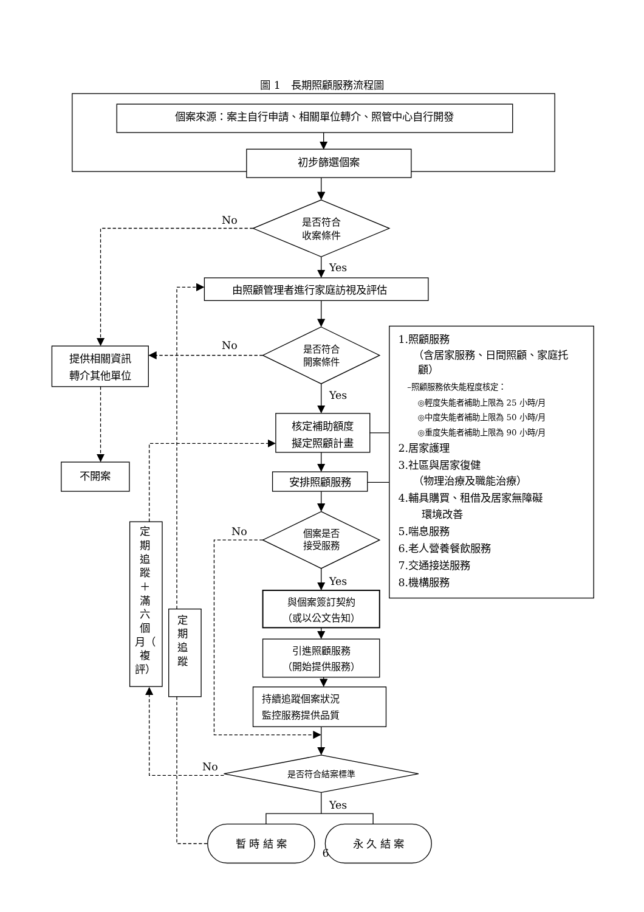圖 1　長期照顧服務流程圖
個案來源：案主自行申請、相關單位轉介、照管中心自行開發
初步篩選個案
是否符合
收案條件
No
Yes
由照顧管理者進行家庭訪視及評估
是否符合
開案條件
No
提供相關資訊
轉介其他單位
不開案
Yes
核定補助額度
擬定照顧計畫
安排照顧服務
1.照顧服務
（含居家服務、日間照顧、家庭托
顧）
–照顧服務依失能程度核定：
◎輕度失能者補助上限為 25 小時/月
◎中度失能者補助上限為 50 小時/月
◎重度失能者補助上限為 90 小時/月
2.居家護理
3.社區與居家復健
（物理治療及職能治療）
4.輔具購買、租借及居家無障礙
環境改善
5.喘息服務
6.老人營養餐飲服務
7.交通接送服務
8.機構服務
個案是否
接受服務
No
Yes
與個案簽訂契約
（或以公文告知）
引進照顧服務
（開始提供服務）
持續追蹤個案狀況
監控服務提供品質
是否符合結案標準
No
定
期
追
蹤
＋
滿
六
個
月（
複
評）
定
期
追
蹤
Yes
暫 時 結 案
永 久 結 案
6